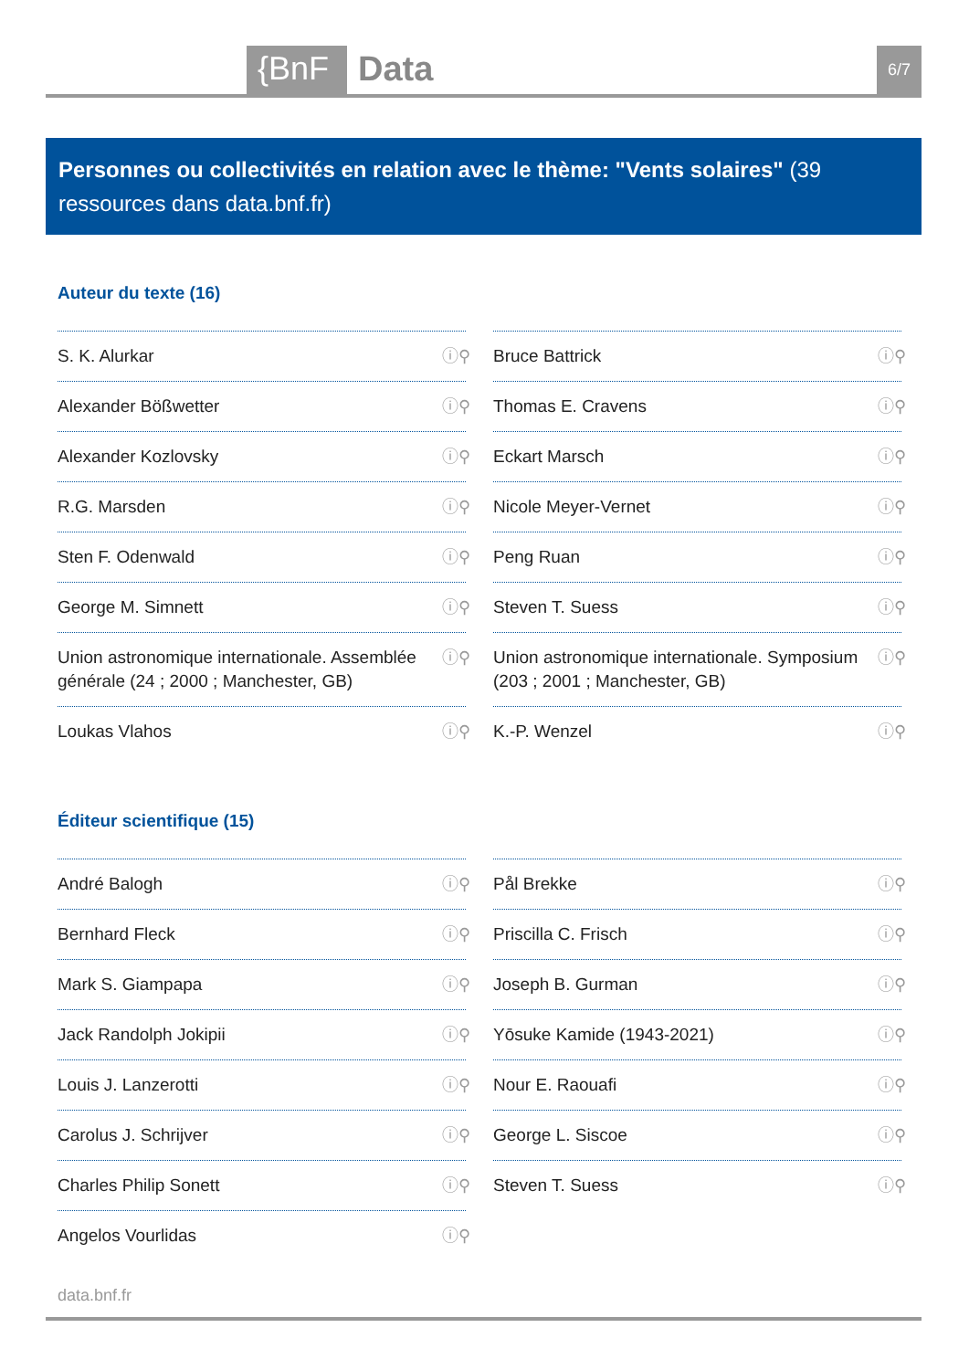{BnF Data 6/7
Personnes ou collectivités en relation avec le thème: "Vents solaires" (39 ressources dans data.bnf.fr)
Auteur du texte (16)
S. K. Alurkar ⓘ⚲
Bruce Battrick ⓘ⚲
Alexander Bößwetter ⓘ⚲
Thomas E. Cravens ⓘ⚲
Alexander Kozlovsky ⓘ⚲
Eckart Marsch ⓘ⚲
R.G. Marsden ⓘ⚲
Nicole Meyer-Vernet ⓘ⚲
Sten F. Odenwald ⓘ⚲
Peng Ruan ⓘ⚲
George M. Simnett ⓘ⚲
Steven T. Suess ⓘ⚲
Union astronomique internationale. Assemblée générale (24 ; 2000 ; Manchester, GB) ⓘ⚲
Union astronomique internationale. Symposium (203 ; 2001 ; Manchester, GB) ⓘ⚲
Loukas Vlahos ⓘ⚲
K.-P. Wenzel ⓘ⚲
Éditeur scientifique (15)
André Balogh ⓘ⚲
Pål Brekke ⓘ⚲
Bernhard Fleck ⓘ⚲
Priscilla C. Frisch ⓘ⚲
Mark S. Giampapa ⓘ⚲
Joseph B. Gurman ⓘ⚲
Jack Randolph Jokipii ⓘ⚲
Yōsuke Kamide (1943-2021) ⓘ⚲
Louis J. Lanzerotti ⓘ⚲
Nour E. Raouafi ⓘ⚲
Carolus J. Schrijver ⓘ⚲
George L. Siscoe ⓘ⚲
Charles Philip Sonett ⓘ⚲
Steven T. Suess ⓘ⚲
Angelos Vourlidas ⓘ⚲
data.bnf.fr